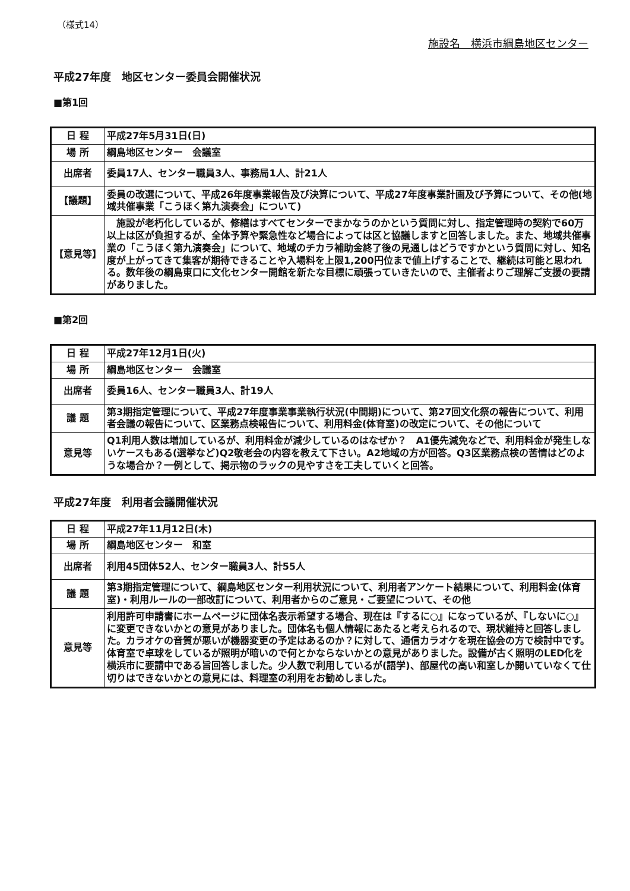（様式14）
施設名　横浜市綱島地区センター
平成27年度　地区センター委員会開催状況
■第1回
| 日 程 | 平成27年5月31日(日) |
| 場 所 | 綱島地区センター 会議室 |
| 出席者 | 委員17人、センター職員3人、事務局1人、計21人 |
| 【議題】 | 委員の改選について、平成26年度事業報告及び決算について、平成27年度事業計画及び予算について、その他(地域共催事業「こうほく第九演奏会」について) |
| 【意見等】 | 施設が老朽化しているが、修繕はすべてセンターでまかなうのかという質問に対し、指定管理時の契約で60万以上は区が負担するが、全体予算や緊急性など場合によっては区と協議しますと回答しました。また、地域共催事業の「こうほく第九演奏会」について、地域のチカラ補助金終了後の見通しはどうですかという質問に対し、知名度が上がってきて集客が期待できることや入場料を上限1,200円位まで値上げすることで、継続は可能と思われる。数年後の綱島東口に文化センター開館を新たな目標に頑張っていきたいので、主催者よりご理解ご支援の要請がありました。 |
■第2回
| 日 程 | 平成27年12月1日(火) |
| 場 所 | 綱島地区センター 会議室 |
| 出席者 | 委員16人、センター職員3人、計19人 |
| 議 題 | 第3期指定管理について、平成27年度事業事業執行状況(中間期)について、第27回文化祭の報告について、利用者会議の報告について、区業務点検報告について、利用料金(体育室)の改定について、その他について |
| 意見等 | Q1利用人数は増加しているが、利用料金が減少しているのはなぜか？ A1優先減免などで、利用料金が発生しないケースもある(選挙など)Q2敬老会の内容を教えて下さい。A2地域の方が回答。Q3区業務点検の苦情はどのような場合か？一例として、掲示物のラックの見やすさを工夫していくと回答。 |
平成27年度　利用者会議開催状況
| 日 程 | 平成27年11月12日(木) |
| 場 所 | 綱島地区センター 和室 |
| 出席者 | 利用45団体52人、センター職員3人、計55人 |
| 議 題 | 第3期指定管理について、綱島地区センター利用状況について、利用者アンケート結果について、利用料金(体育室)・利用ルールの一部改訂について、利用者からのご意見・ご要望について、その他 |
| 意見等 | 利用許可申請書にホームページに団体名表示希望する場合、現在は『するに○』になっているが、『しないに○』に変更できないかとの意見がありました。団体名も個人情報にあたると考えられるので、現状維持と回答しました。カラオケの音質が悪いが機器変更の予定はあるのか？に対して、通信カラオケを現在協会の方で検討中です。体育室で卓球をしているが照明が暗いので何とかならないかとの意見がありました。設備が古く照明のLED化を横浜市に要請中である旨回答しました。少人数で利用しているが(語学)、部屋代の高い和室しか開いていなくて仕切りはできないかとの意見には、料理室の利用をお勧めしました。 |